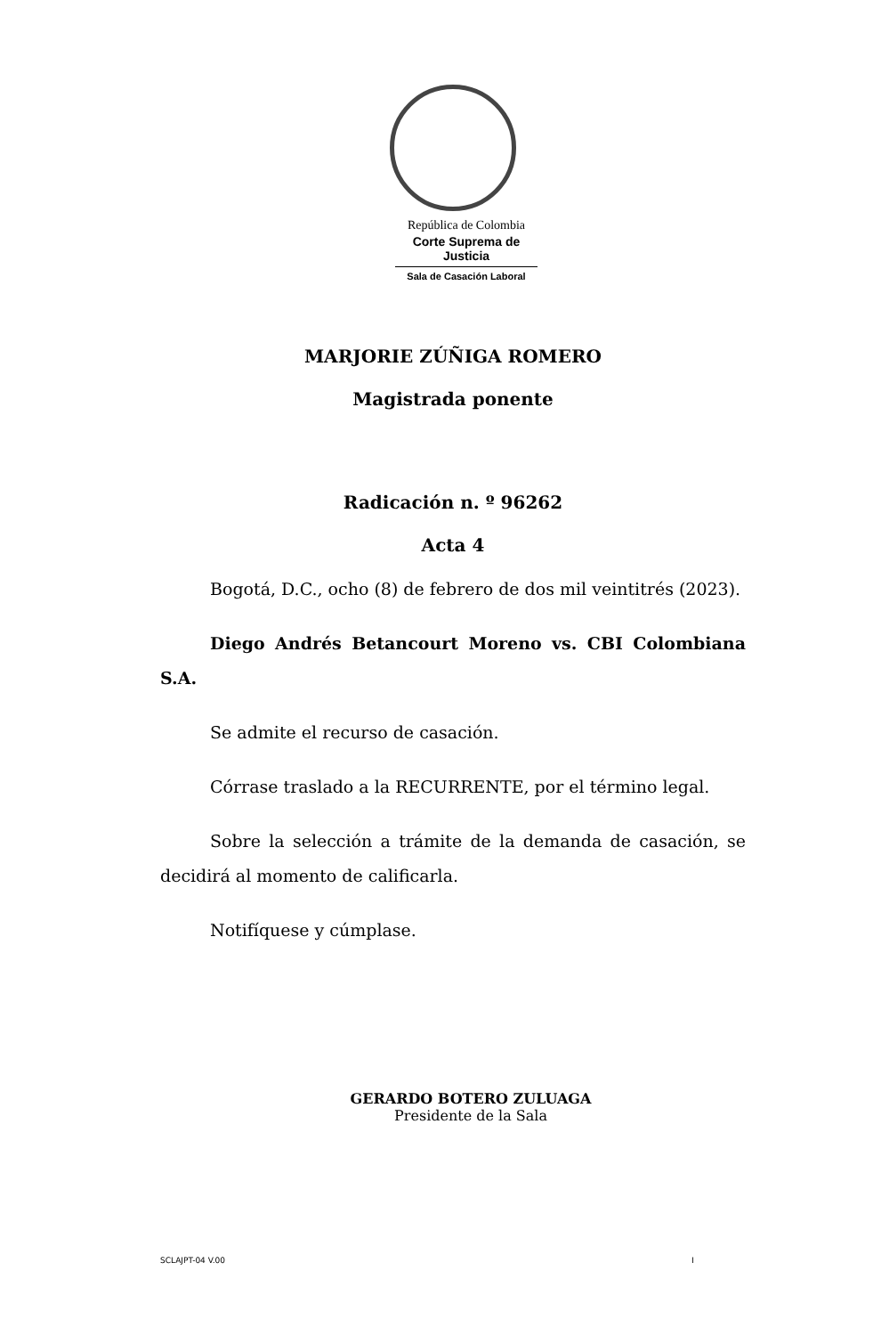República de Colombia
Corte Suprema de Justicia
Sala de Casación Laboral
MARJORIE ZÚÑIGA ROMERO
Magistrada ponente
Radicación n. º 96262
Acta 4
Bogotá, D.C., ocho (8) de febrero de dos mil veintitrés (2023).
Diego Andrés Betancourt Moreno vs. CBI Colombiana S.A.
Se admite el recurso de casación.
Córrase traslado a la RECURRENTE, por el término legal.
Sobre la selección a trámite de la demanda de casación, se decidirá al momento de calificarla.
Notifíquese y cúmplase.
GERARDO BOTERO ZULUAGA
Presidente de la Sala
SCLAJPT-04 V.00 I